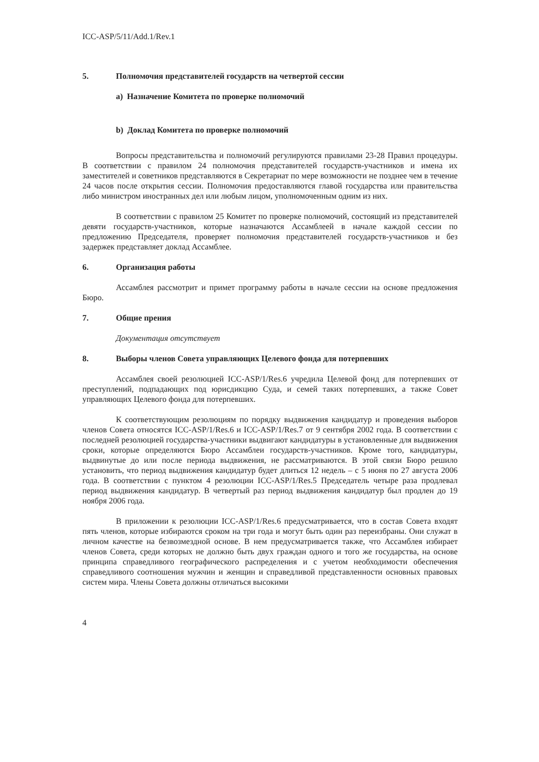ICC-ASP/5/11/Add.1/Rev.1
5. Полномочия представителей государств на четвертой сессии
a) Назначение Комитета по проверке полномочий
b) Доклад Комитета по проверке полномочий
Вопросы представительства и полномочий регулируются правилами 23-28 Правил процедуры. В соответствии с правилом 24 полномочия представителей государств-участников и имена их заместителей и советников представляются в Секретариат по мере возможности не позднее чем в течение 24 часов после открытия сессии. Полномочия предоставляются главой государства или правительства либо министром иностранных дел или любым лицом, уполномоченным одним из них.
В соответствии с правилом 25 Комитет по проверке полномочий, состоящий из представителей девяти государств-участников, которые назначаются Ассамблеей в начале каждой сессии по предложению Председателя, проверяет полномочия представителей государств-участников и без задержек представляет доклад Ассамблее.
6. Организация работы
Ассамблея рассмотрит и примет программу работы в начале сессии на основе предложения Бюро.
7. Общие прения
Документация отсутствует
8. Выборы членов Совета управляющих Целевого фонда для потерпевших
Ассамблея своей резолюцией ICC-ASP/1/Res.6 учредила Целевой фонд для потерпевших от преступлений, подпадающих под юрисдикцию Суда, и семей таких потерпевших, а также Совет управляющих Целевого фонда для потерпевших.
К соответствующим резолюциям по порядку выдвижения кандидатур и проведения выборов членов Совета относятся ICC-ASP/1/Res.6 и ICC-ASP/1/Res.7 от 9 сентября 2002 года. В соответствии с последней резолюцией государства-участники выдвигают кандидатуры в установленные для выдвижения сроки, которые определяются Бюро Ассамблеи государств-участников. Кроме того, кандидатуры, выдвинутые до или после периода выдвижения, не рассматриваются. В этой связи Бюро решило установить, что период выдвижения кандидатур будет длиться 12 недель – с 5 июня по 27 августа 2006 года. В соответствии с пунктом 4 резолюции ICC-ASP/1/Res.5 Председатель четыре раза продлевал период выдвижения кандидатур. В четвертый раз период выдвижения кандидатур был продлен до 19 ноября 2006 года.
В приложении к резолюции ICC-ASP/1/Res.6 предусматривается, что в состав Совета входят пять членов, которые избираются сроком на три года и могут быть один раз переизбраны. Они служат в личном качестве на безвозмездной основе. В нем предусматривается также, что Ассамблея избирает членов Совета, среди которых не должно быть двух граждан одного и того же государства, на основе принципа справедливого географического распределения и с учетом необходимости обеспечения справедливого соотношения мужчин и женщин и справедливой представленности основных правовых систем мира. Члены Совета должны отличаться высокими
4